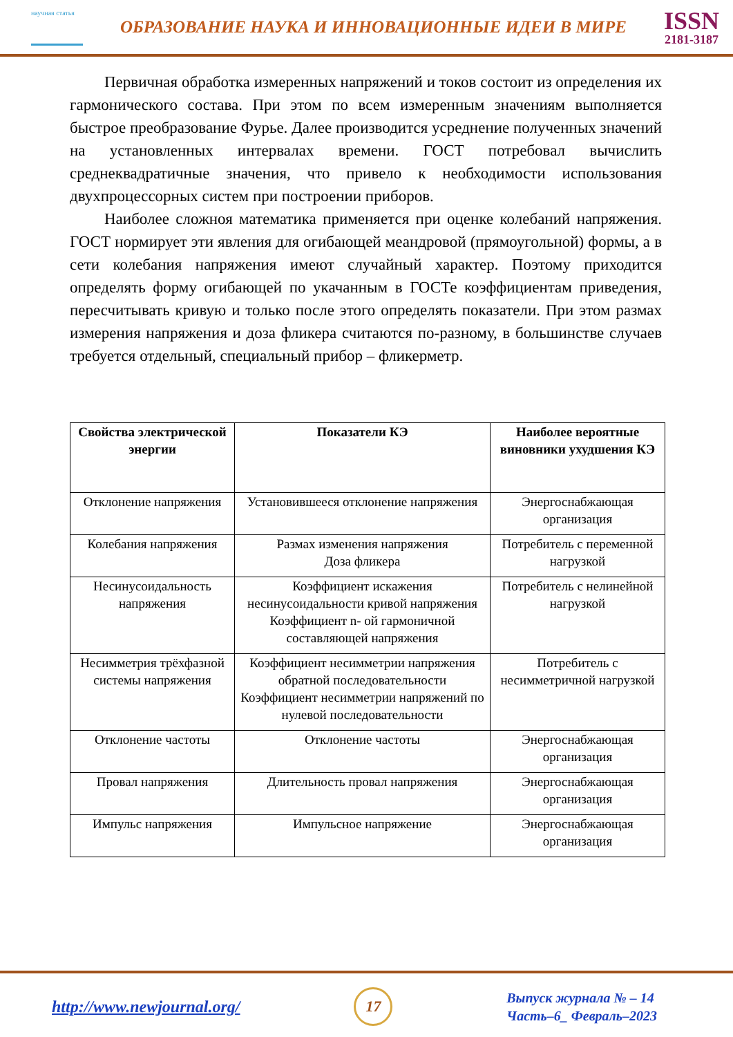научная статья
ОБРАЗОВАНИЕ НАУКА И ИННОВАЦИОННЫЕ ИДЕИ В МИРЕ
ISSN
2181-3187
Первичная обработка измеренных напряжений и токов состоит из определения их гармонического состава. При этом по всем измеренным значениям выполняется быстрое преобразование Фурье. Далее производится усреднение полученных значений на установленных интервалах времени. ГОСТ потребовал вычислить среднеквадратичные значения, что привело к необходимости использования двухпроцессорных систем при построении приборов.
Наиболее сложноя математика применяется при оценке колебаний напряжения. ГОСТ нормирует эти явления для огибающей меандровой (прямоугольной) формы, а в сети колебания напряжения имеют случайный характер. Поэтому приходится определять форму огибающей по укачанным в ГОСТе коэффициентам приведения, пересчитывать кривую и только после этого определять показатели. При этом размах измерения напряжения и доза фликера считаются по-разному, в большинстве случаев требуется отдельный, специальный прибор – фликерметр.
| Свойства электрической энергии | Показатели КЭ | Наиболее вероятные виновники ухудшения КЭ |
| --- | --- | --- |
| Отклонение напряжения | Установившееся отклонение напряжения | Энергоснабжающая организация |
| Колебания напряжения | Размах изменения напряжения Доза фликера | Потребитель с переменной нагрузкой |
| Несинусоидальность напряжения | Коэффициент искажения несинусоидальности кривой напряжения Коэффициент n- ой гармоничной составляющей напряжения | Потребитель с нелинейной нагрузкой |
| Несимметрия трёхфазной системы напряжения | Коэффициент несимметрии напряжения обратной последовательности Коэффициент несимметрии напряжений по нулевой последовательности | Потребитель с несимметричной нагрузкой |
| Отклонение частоты | Отклонение частоты | Энергоснабжающая организация |
| Провал напряжения | Длительность провал напряжения | Энергоснабжающая организация |
| Импульс напряжения | Импульсное напряжение | Энергоснабжающая организация |
http://www.newjournal.org/ 17 Выпуск журнала № – 14
Часть–6_ Февраль–2023